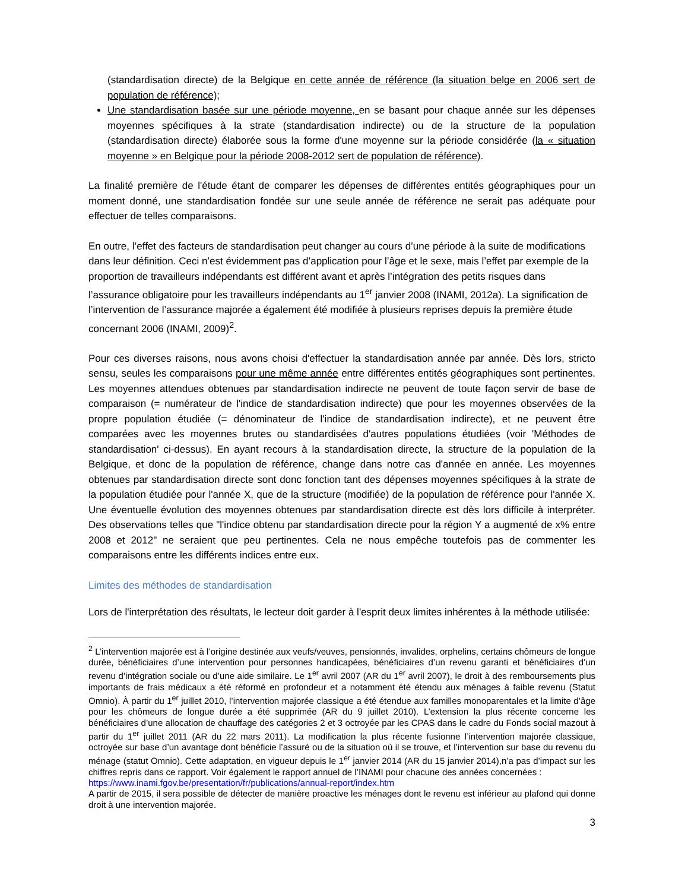(standardisation directe) de la Belgique en cette année de référence (la situation belge en 2006 sert de population de référence);
Une standardisation basée sur une période moyenne, en se basant pour chaque année sur les dépenses moyennes spécifiques à la strate (standardisation indirecte) ou de la structure de la population (standardisation directe) élaborée sous la forme d'une moyenne sur la période considérée (la « situation moyenne » en Belgique pour la période 2008-2012 sert de population de référence).
La finalité première de l'étude étant de comparer les dépenses de différentes entités géographiques pour un moment donné, une standardisation fondée sur une seule année de référence ne serait pas adéquate pour effectuer de telles comparaisons.
En outre, l’effet des facteurs de standardisation peut changer au cours d’une période à la suite de modifications dans leur définition. Ceci n’est évidemment pas d’application pour l’âge et le sexe, mais l’effet par exemple de la proportion de travailleurs indépendants est différent avant et après l’intégration des petits risques dans l’assurance obligatoire pour les travailleurs indépendants au 1<sup>er</sup> janvier 2008 (INAMI, 2012a). La signification de l’intervention de l’assurance majorée a également été modifiée à plusieurs reprises depuis la première étude concernant 2006 (INAMI, 2009)<sup>2</sup>.
Pour ces diverses raisons, nous avons choisi d'effectuer la standardisation année par année. Dès lors, stricto sensu, seules les comparaisons pour une même année entre différentes entités géographiques sont pertinentes. Les moyennes attendues obtenues par standardisation indirecte ne peuvent de toute façon servir de base de comparaison (= numérateur de l'indice de standardisation indirecte) que pour les moyennes observées de la propre population étudiée (= dénominateur de l'indice de standardisation indirecte), et ne peuvent être comparées avec les moyennes brutes ou standardisées d'autres populations étudiées (voir 'Méthodes de standardisation' ci-dessus). En ayant recours à la standardisation directe, la structure de la population de la Belgique, et donc de la population de référence, change dans notre cas d'année en année. Les moyennes obtenues par standardisation directe sont donc fonction tant des dépenses moyennes spécifiques à la strate de la population étudiée pour l'année X, que de la structure (modifiée) de la population de référence pour l'année X. Une éventuelle évolution des moyennes obtenues par standardisation directe est dès lors difficile à interpréter. Des observations telles que "l'indice obtenu par standardisation directe pour la région Y a augmenté de x% entre 2008 et 2012" ne seraient que peu pertinentes. Cela ne nous empêche toutefois pas de commenter les comparaisons entre les différents indices entre eux.
Limites des méthodes de standardisation
Lors de l'interprétation des résultats, le lecteur doit garder à l'esprit deux limites inhérentes à la méthode utilisée:
<sup>2</sup> L’intervention majorée est à l’origine destinée aux veufs/veuves, pensionnés, invalides, orphelins, certains chômeurs de longue durée, bénéficiaires d’une intervention pour personnes handicapées, bénéficiaires d’un revenu garanti et bénéficiaires d’un revenu d’intégration sociale ou d’une aide similaire. Le 1<sup>er</sup> avril 2007 (AR du 1<sup>er</sup> avril 2007), le droit à des remboursements plus importants de frais médicaux a été réformé en profondeur et a notamment été étendu aux ménages à faible revenu (Statut Omnio). À partir du 1<sup>er</sup> juillet 2010, l’intervention majorée classique a été étendue aux familles monoparentales et la limite d’âge pour les chômeurs de longue durée a été supprimée (AR du 9 juillet 2010). L’extension la plus récente concerne les bénéficiaires d’une allocation de chauffage des catégories 2 et 3 octroyée par les CPAS dans le cadre du Fonds social mazout à partir du 1<sup>er</sup> juillet 2011 (AR du 22 mars 2011). La modification la plus récente fusionne l’intervention majorée classique, octroyée sur base d’un avantage dont bénéficie l’assuré ou de la situation où il se trouve, et l’intervention sur base du revenu du ménage (statut Omnio). Cette adaptation, en vigueur depuis le 1<sup>er</sup> janvier 2014 (AR du 15 janvier 2014),n’a pas d’impact sur les chiffres repris dans ce rapport. Voir également le rapport annuel de l’INAMI pour chacune des années concernées :
https://www.inami.fgov.be/presentation/fr/publications/annual-report/index.htm
A partir de 2015, il sera possible de détecter de manière proactive les ménages dont le revenu est inférieur au plafond qui donne droit à une intervention majorée.
3